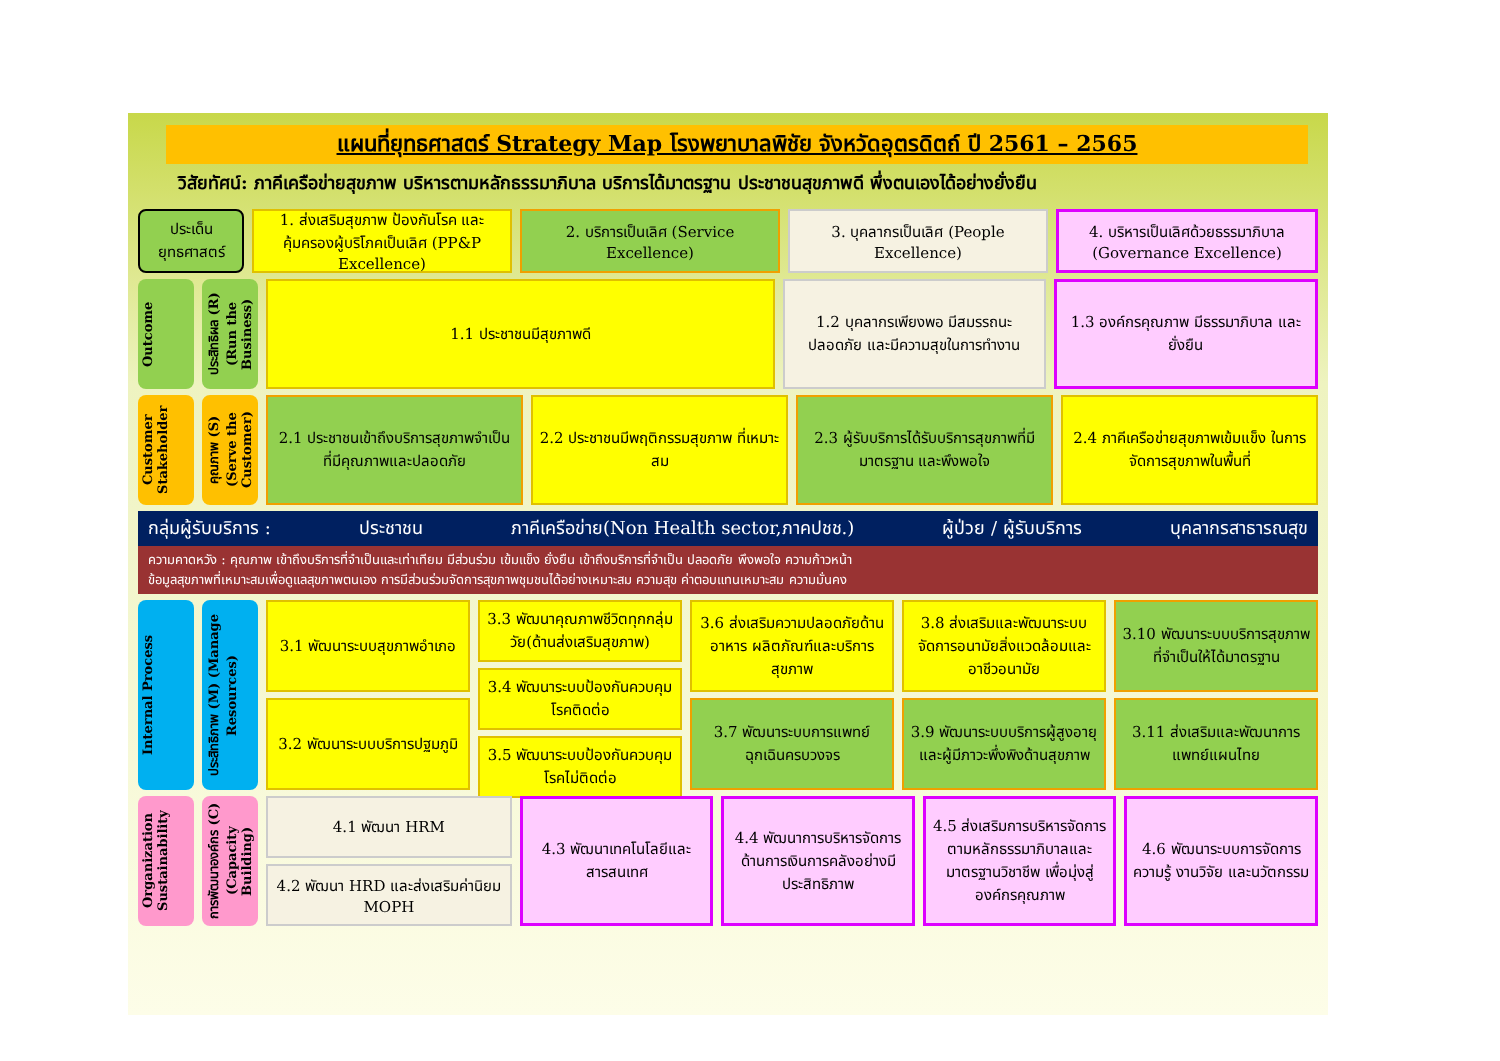แผนที่ยุทธศาสตร์ Strategy Map โรงพยาบาลพิชัย จังหวัดอุตรดิตถ์ ปี 2561 – 2565
วิสัยทัศน์: ภาคีเครือข่ายสุขภาพ บริหารตามหลักธรรมาภิบาล บริการได้มาตรฐาน ประชาชนสุขภาพดี พึ่งตนเองได้อย่างยั่งยืน
ประเด็นยุทธศาสตร์ 1. ส่งเสริมสุขภาพ ป้องกันโรค และคุ้มครองผู้บริโภคเป็นเลิศ (PP&P Excellence)
2. บริการเป็นเลิศ (Service Excellence)
3. บุคลากรเป็นเลิศ (People Excellence)
4. บริหารเป็นเลิศด้วยธรรมาภิบาล (Governance Excellence)
Outcome
ประสิทธิผล (R) (Run the Business)
1.1 ประชาชนมีสุขภาพดี 1.2 บุคลากรเพียงพอ มีสมรรถนะ ปลอดภัย และมีความสุขในการทำงาน
1.3 องค์กรคุณภาพ มีธรรมาภิบาล และยั่งยืน
Customer Stakeholder
คุณภาพ (S) (Serve the Customer)
2.1 ประชาชนเข้าถึงบริการสุขภาพจำเป็น ที่มีคุณภาพและปลอดภัย
2.2 ประชาชนมีพฤติกรรมสุขภาพ ที่เหมาะสม
2.3 ผู้รับบริการได้รับบริการสุขภาพที่มีมาตรฐาน และพึงพอใจ
2.4 ภาคีเครือข่ายสุขภาพเข้มแข็ง ในการจัดการสุขภาพในพื้นที่
กลุ่มผู้รับบริการ : ประชาชน ภาคีเครือข่าย(Non Health sector,ภาคปชช.) ผู้ป่วย / ผู้รับบริการ บุคลากรสาธารณสุข
ความคาดหวัง : คุณภาพ เข้าถึงบริการที่จำเป็นและเท่าเทียม มีส่วนร่วม เข้มแข็ง ยั่งยืน เข้าถึงบริการที่จำเป็น ปลอดภัย พึงพอใจ ความก้าวหน้า
ข้อมูลสุขภาพที่เหมาะสมเพื่อดูแลสุขภาพตนเอง การมีส่วนร่วมจัดการสุขภาพชุมชนได้อย่างเหมาะสม ความสุข ค่าตอบแทนเหมาะสม ความมั่นคง
Internal Process
ประสิทธิภาพ (M) (Manage Resources)
3.1 พัฒนาระบบสุขภาพอำเภอ
3.2 พัฒนาระบบบริการปฐมภูมิ
3.3 พัฒนาคุณภาพชีวิตทุกกลุ่มวัย(ด้านส่งเสริมสุขภาพ)
3.4 พัฒนาระบบป้องกันควบคุมโรคติดต่อ
3.5 พัฒนาระบบป้องกันควบคุมโรคไม่ติดต่อ
3.6 ส่งเสริมความปลอดภัยด้านอาหาร ผลิตภัณฑ์และบริการสุขภาพ
3.7 พัฒนาระบบการแพทย์ฉุกเฉินครบวงจร
3.8 ส่งเสริมและพัฒนาระบบจัดการอนามัยสิ่งแวดล้อมและอาชีวอนามัย
3.9 พัฒนาระบบบริการผู้สูงอายุและผู้มีภาวะพึ่งพิงด้านสุขภาพ
3.10 พัฒนาระบบบริการสุขภาพที่จำเป็นให้ได้มาตรฐาน
3.11 ส่งเสริมและพัฒนาการแพทย์แผนไทย
Organization Sustainability
การพัฒนาองค์กร (C) (Capacity Building)
4.1 พัฒนา HRM
4.2 พัฒนา HRD และส่งเสริมค่านิยม MOPH
4.3 พัฒนาเทคโนโลยีและสารสนเทศ 4.4 พัฒนาการบริหารจัดการด้านการเงินการคลังอย่างมีประสิทธิภาพ
4.5 ส่งเสริมการบริหารจัดการตามหลักธรรมาภิบาลและมาตรฐานวิชาชีพ เพื่อมุ่งสู่องค์กรคุณภาพ
4.6 พัฒนาระบบการจัดการความรู้ งานวิจัย และนวัตกรรม